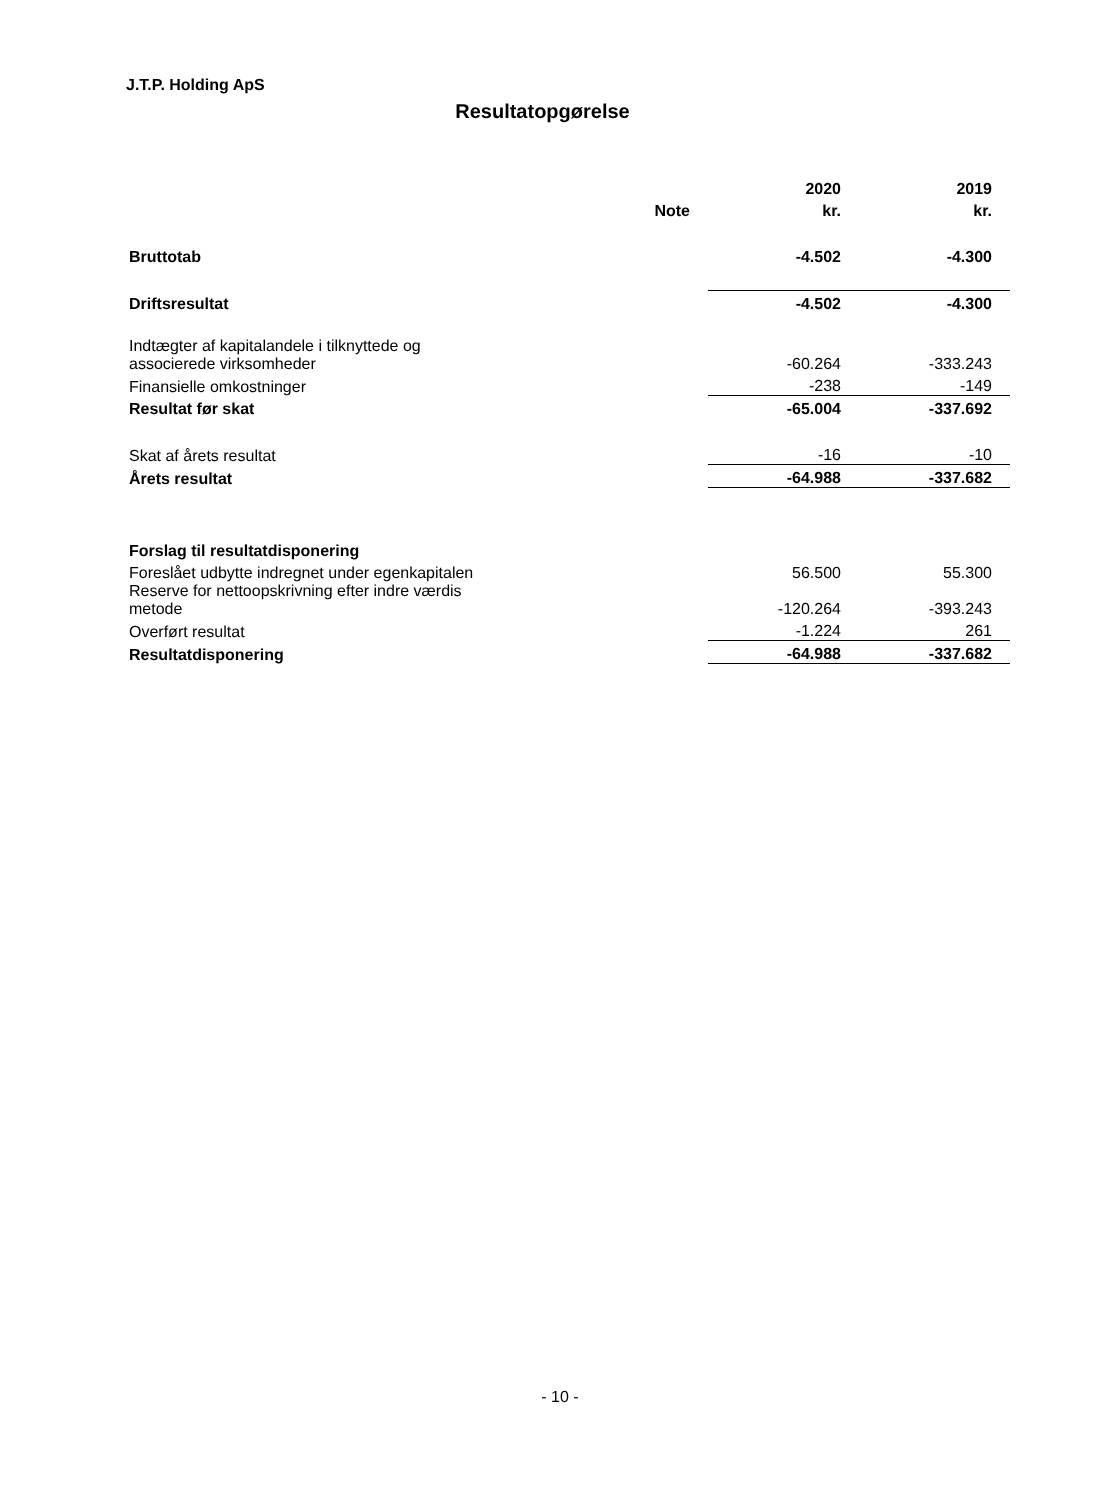J.T.P. Holding ApS
Resultatopgørelse
| | | 2020 | 2019 |
| --- | --- | --- | --- |
| | Note | kr. | kr. |
| Bruttotab | | -4.502 | -4.300 |
| Driftsresultat | | -4.502 | -4.300 |
| Indtægter af kapitalandele i tilknyttede og associerede virksomheder | | -60.264 | -333.243 |
| Finansielle omkostninger | | -238 | -149 |
| Resultat før skat | | -65.004 | -337.692 |
| Skat af årets resultat | | -16 | -10 |
| Årets resultat | | -64.988 | -337.682 |
| Forslag til resultatdisponering | | | |
| Foreslået udbytte indregnet under egenkapitalen | | 56.500 | 55.300 |
| Reserve for nettoopskrivning efter indre værdis metode | | -120.264 | -393.243 |
| Overført resultat | | -1.224 | 261 |
| Resultatdisponering | | -64.988 | -337.682 |
- 10 -